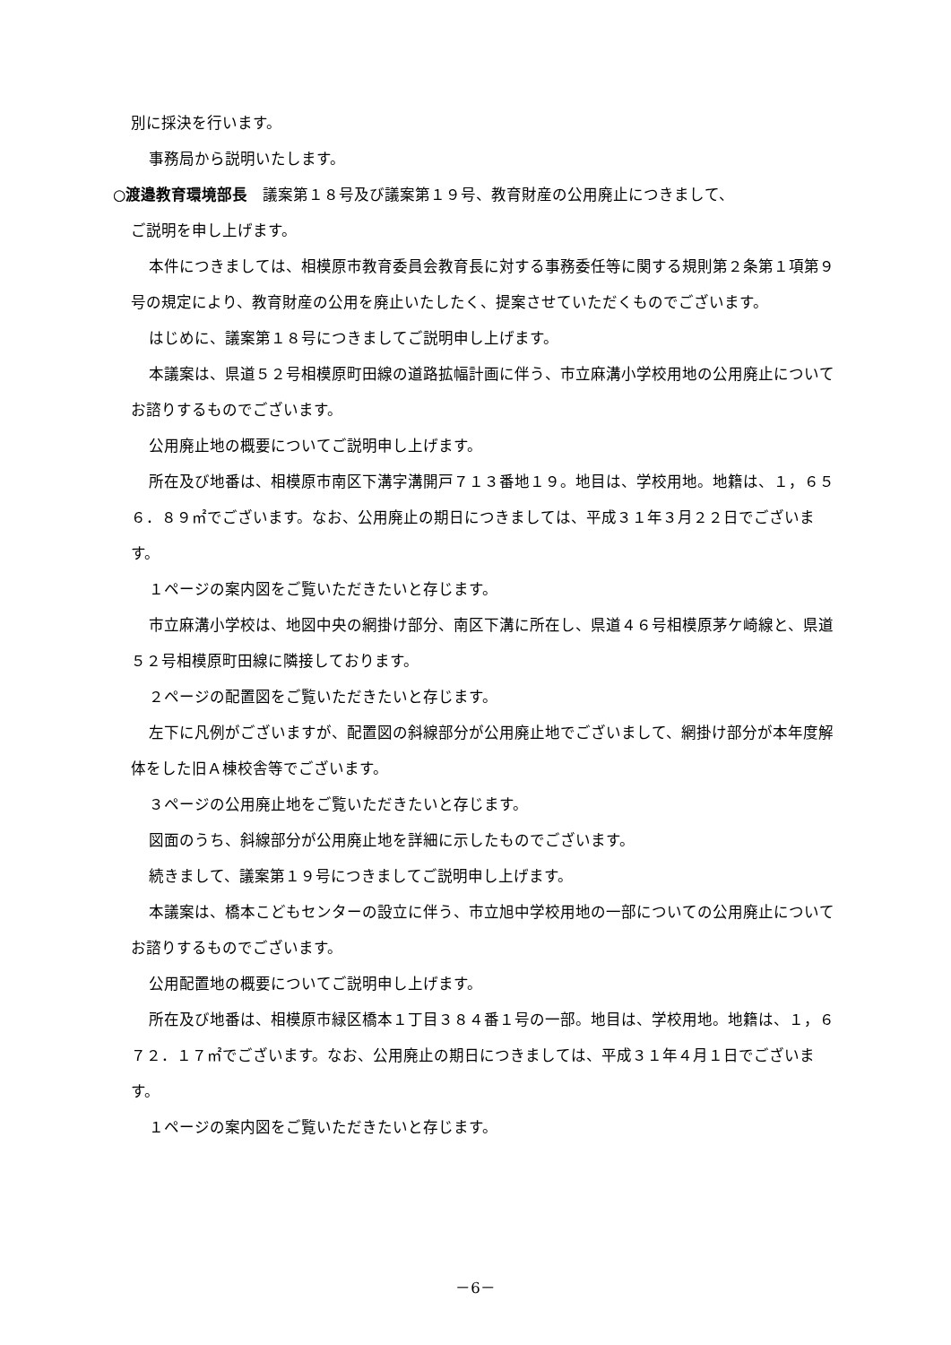別に採決を行います。
事務局から説明いたします。
○渡邉教育環境部長　議案第１８号及び議案第１９号、教育財産の公用廃止につきまして、
ご説明を申し上げます。
本件につきましては、相模原市教育委員会教育長に対する事務委任等に関する規則第２条第１項第９号の規定により、教育財産の公用を廃止いたしたく、提案させていただくものでございます。
はじめに、議案第１８号につきましてご説明申し上げます。
本議案は、県道５２号相模原町田線の道路拡幅計画に伴う、市立麻溝小学校用地の公用廃止についてお諮りするものでございます。
公用廃止地の概要についてご説明申し上げます。
所在及び地番は、相模原市南区下溝字溝開戸７１３番地１９。地目は、学校用地。地籍は、１，６５６．８９㎡でございます。なお、公用廃止の期日につきましては、平成３１年３月２２日でございます。
１ページの案内図をご覧いただきたいと存じます。
市立麻溝小学校は、地図中央の網掛け部分、南区下溝に所在し、県道４６号相模原茅ケ崎線と、県道５２号相模原町田線に隣接しております。
２ページの配置図をご覧いただきたいと存じます。
左下に凡例がございますが、配置図の斜線部分が公用廃止地でございまして、網掛け部分が本年度解体をした旧Ａ棟校舎等でございます。
３ページの公用廃止地をご覧いただきたいと存じます。
図面のうち、斜線部分が公用廃止地を詳細に示したものでございます。
続きまして、議案第１９号につきましてご説明申し上げます。
本議案は、橋本こどもセンターの設立に伴う、市立旭中学校用地の一部についての公用廃止についてお諮りするものでございます。
公用配置地の概要についてご説明申し上げます。
所在及び地番は、相模原市緑区橋本１丁目３８４番１号の一部。地目は、学校用地。地籍は、１，６７２．１７㎡でございます。なお、公用廃止の期日につきましては、平成３１年４月１日でございます。
１ページの案内図をご覧いただきたいと存じます。
－6－